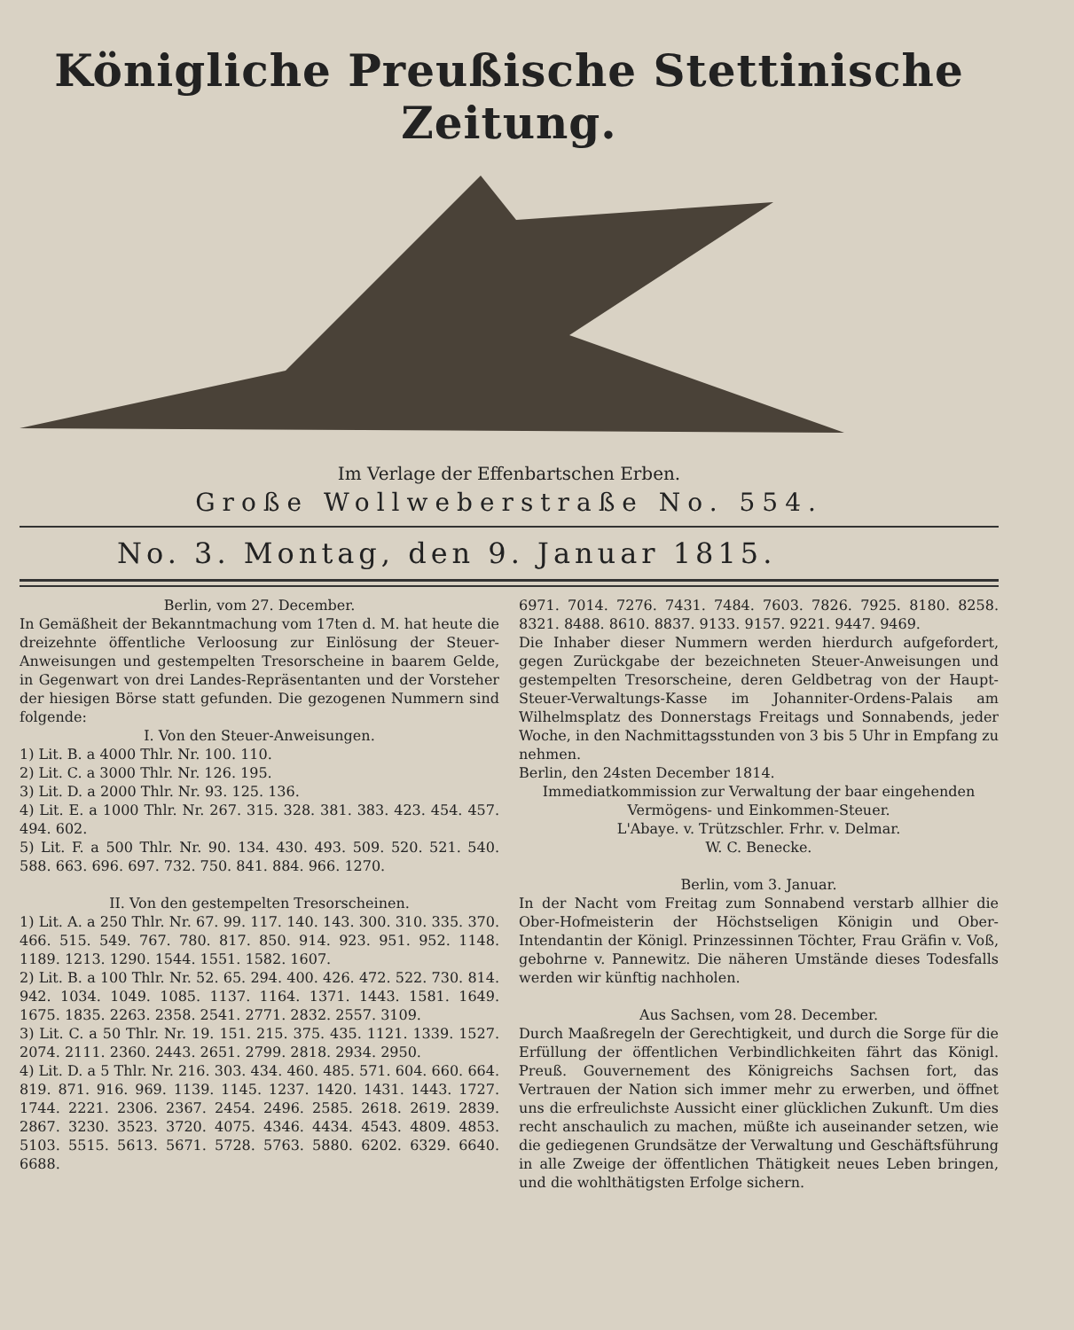Königliche Preußische Stettinische Zeitung.
Im Verlage der Effenbartschen Erben.
Große Wollweberstraße No. 554.
No. 3. Montag, den 9. Januar 1815.
Berlin, vom 27. December.
In Gemäßheit der Bekanntmachung vom 17ten d. M. hat heute die dreizehnte öffentliche Verloosung zur Einlösung der Steuer-Anweisungen und gestempelten Tresorscheine in baarem Gelde, in Gegenwart von drei Landes-Repräsentanten und der Vorsteher der hiesigen Börse statt gefunden. Die gezogenen Nummern sind folgende:
I. Von den Steuer-Anweisungen.
1) Lit. B. a 4000 Thlr. Nr. 100. 110.
2) Lit. C. a 3000 Thlr. Nr. 126. 195.
3) Lit. D. a 2000 Thlr. Nr. 93. 125. 136.
4) Lit. E. a 1000 Thlr. Nr. 267. 315. 328. 381. 383. 423. 454. 457. 494. 602.
5) Lit. F. a 500 Thlr. Nr. 90. 134. 430. 493. 509. 520. 521. 540. 588. 663. 696. 697. 732. 750. 841. 884. 966. 1270.
II. Von den gestempelten Tresorscheinen.
1) Lit. A. a 250 Thlr. Nr. 67. 99. 117. 140. 143. 300. 310. 335. 370. 466. 515. 549. 767. 780. 817. 850. 914. 923. 951. 952. 1148. 1189. 1213. 1290. 1544. 1551. 1582. 1607.
2) Lit. B. a 100 Thlr. Nr. 52. 65. 294. 400. 426. 472. 522. 730. 814. 942. 1034. 1049. 1085. 1137. 1164. 1371. 1443. 1581. 1649. 1675. 1835. 2263. 2358. 2541. 2771. 2832. 2557. 3109.
3) Lit. C. a 50 Thlr. Nr. 19. 151. 215. 375. 435. 1121. 1339. 1527. 2074. 2111. 2360. 2443. 2651. 2799. 2818. 2934. 2950.
4) Lit. D. a 5 Thlr. Nr. 216. 303. 434. 460. 485. 571. 604. 660. 664. 819. 871. 916. 969. 1139. 1145. 1237. 1420. 1431. 1443. 1727. 1744. 2221. 2306. 2367. 2454. 2496. 2585. 2618. 2619. 2839. 2867. 3230. 3523. 3720. 4075. 4346. 4434. 4543. 4809. 4853. 5103. 5515. 5613. 5671. 5728. 5763. 5880. 6202. 6329. 6640. 6688.
6971. 7014. 7276. 7431. 7484. 7603. 7826. 7925. 8180. 8258. 8321. 8488. 8610. 8837. 9133. 9157. 9221. 9447. 9469.
Die Inhaber dieser Nummern werden hierdurch aufgefordert, gegen Zurückgabe der bezeichneten Steuer-Anweisungen und gestempelten Tresorscheine, deren Geldbetrag von der Haupt-Steuer-Verwaltungs-Kasse im Johanniter-Ordens-Palais am Wilhelmsplatz des Donnerstags Freitags und Sonnabends, jeder Woche, in den Nachmittagsstunden von 3 bis 5 Uhr in Empfang zu nehmen.
Berlin, den 24sten December 1814.
Immediatkommission zur Verwaltung der baar eingehenden Vermögens- und Einkommen-Steuer.
L'Abaye. v. Trützschler. Frhr. v. Delmar.
W. C. Benecke.
Berlin, vom 3. Januar.
In der Nacht vom Freitag zum Sonnabend verstarb allhier die Ober-Hofmeisterin der Höchstseligen Königin und Ober-Intendantin der Königl. Prinzessinnen Töchter, Frau Gräfin v. Voß, gebohrne v. Pannewitz. Die näheren Umstände dieses Todesfalls werden wir künftig nachholen.
Aus Sachsen, vom 28. December.
Durch Maaßregeln der Gerechtigkeit, und durch die Sorge für die Erfüllung der öffentlichen Verbindlichkeiten fährt das Königl. Preuß. Gouvernement des Königreichs Sachsen fort, das Vertrauen der Nation sich immer mehr zu erwerben, und öffnet uns die erfreulichste Aussicht einer glücklichen Zukunft. Um dies recht anschaulich zu machen, müßte ich auseinander setzen, wie die gediegenen Grundsätze der Verwaltung und Geschäftsführung in alle Zweige der öffentlichen Thätigkeit neues Leben bringen, und die wohlthätigsten Erfolge sichern.